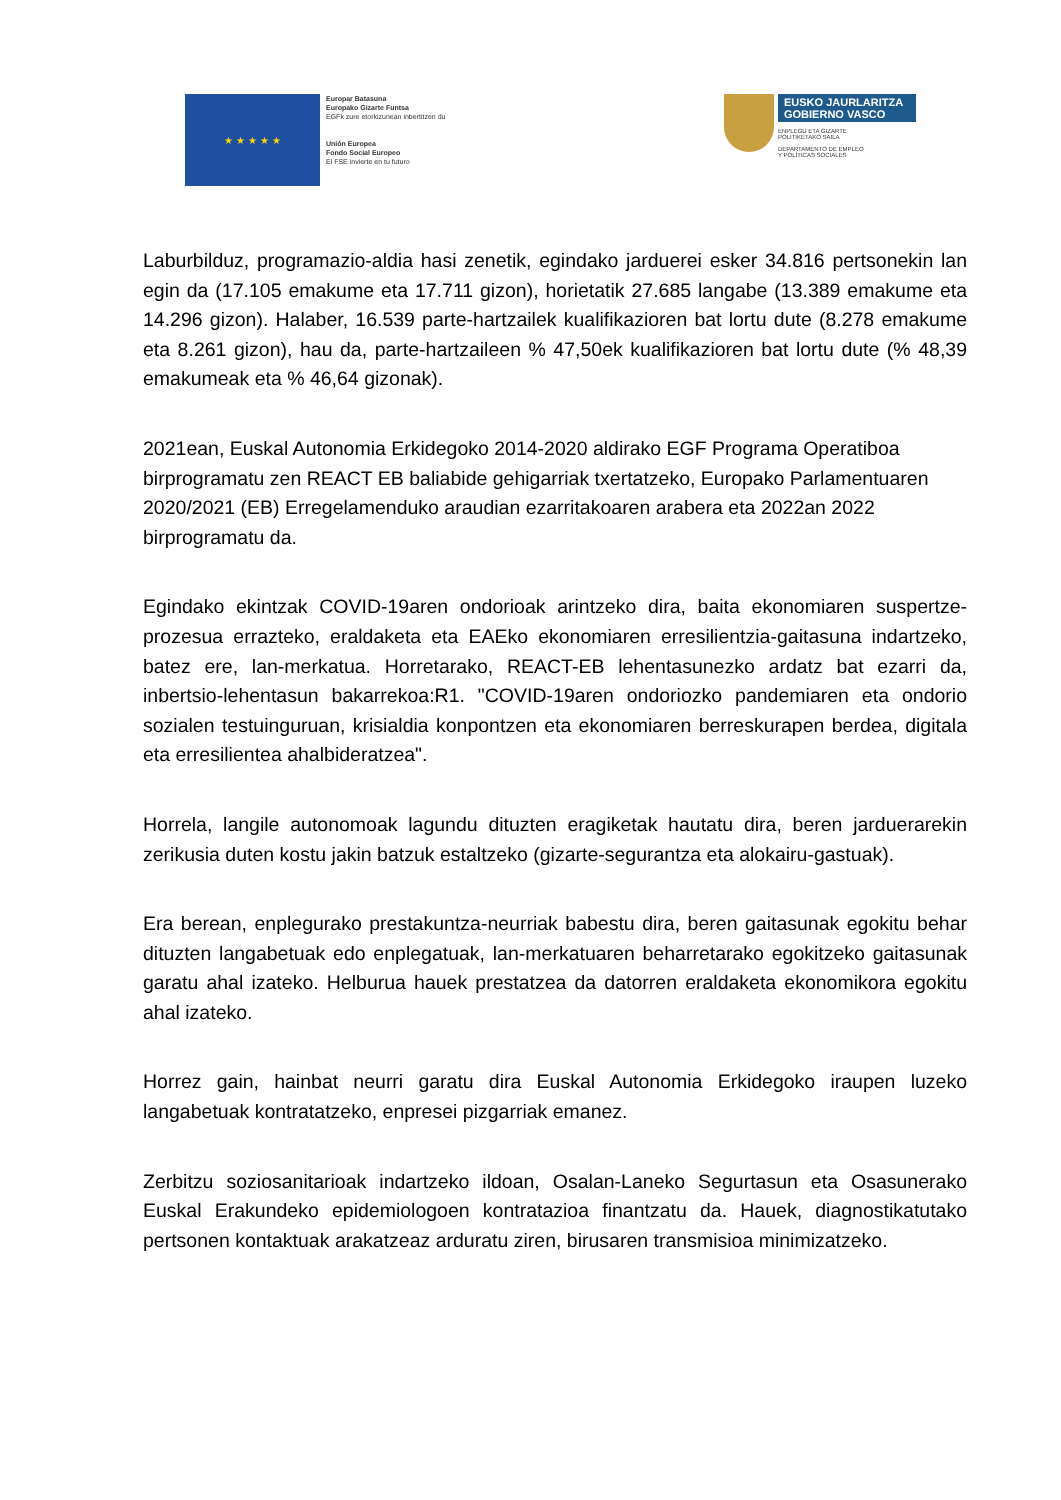★ ★ ★ ★ ★
Europar Batasuna
Europako Gizarte Funtsa
EGFk zure etorkizunean inbertitzen du
Unión Europea
Fondo Social Europeo
El FSE invierte en tu futuro
EUSKO JAURLARITZA
GOBIERNO VASCO
ENPLEGU ETA GIZARTE
POLITIKETAKO SAILA
DEPARTAMENTO DE EMPLEO
Y POLÍTICAS SOCIALES
Laburbilduz, programazio-aldia hasi zenetik, egindako jarduerei esker 34.816 pertsonekin lan egin da (17.105 emakume eta 17.711 gizon), horietatik 27.685 langabe (13.389 emakume eta 14.296 gizon). Halaber, 16.539 parte-hartzailek kualifikazioren bat lortu dute (8.278 emakume eta 8.261 gizon), hau da, parte-hartzaileen % 47,50ek kualifikazioren bat lortu dute (% 48,39 emakumeak eta % 46,64 gizonak).
2021ean, Euskal Autonomia Erkidegoko 2014-2020 aldirako EGF Programa Operatiboa birprogramatu zen REACT EB baliabide gehigarriak txertatzeko, Europako Parlamentuaren 2020/2021 (EB) Erregelamenduko araudian ezarritakoaren arabera eta 2022an 2022 birprogramatu da.
Egindako ekintzak COVID-19aren ondorioak arintzeko dira, baita ekonomiaren suspertze-prozesua errazteko, eraldaketa eta EAEko ekonomiaren erresilientzia-gaitasuna indartzeko, batez ere, lan-merkatua. Horretarako, REACT-EB lehentasunezko ardatz bat ezarri da, inbertsio-lehentasun bakarrekoa:R1. "COVID-19aren ondoriozko pandemiaren eta ondorio sozialen testuinguruan, krisialdia konpontzen eta ekonomiaren berreskurapen berdea, digitala eta erresilientea ahalbideratzea".
Horrela, langile autonomoak lagundu dituzten eragiketak hautatu dira, beren jarduerarekin zerikusia duten kostu jakin batzuk estaltzeko (gizarte-segurantza eta alokairu-gastuak).
Era berean, enplegurako prestakuntza-neurriak babestu dira, beren gaitasunak egokitu behar dituzten langabetuak edo enplegatuak, lan-merkatuaren beharretarako egokitzeko gaitasunak garatu ahal izateko. Helburua hauek prestatzea da datorren eraldaketa ekonomikora egokitu ahal izateko.
Horrez gain, hainbat neurri garatu dira Euskal Autonomia Erkidegoko iraupen luzeko langabetuak kontratatzeko, enpresei pizgarriak emanez.
Zerbitzu soziosanitarioak indartzeko ildoan, Osalan-Laneko Segurtasun eta Osasunerako Euskal Erakundeko epidemiologoen kontratazioa finantzatu da. Hauek, diagnostikatutako pertsonen kontaktuak arakatzeaz arduratu ziren, birusaren transmisioa minimizatzeko.